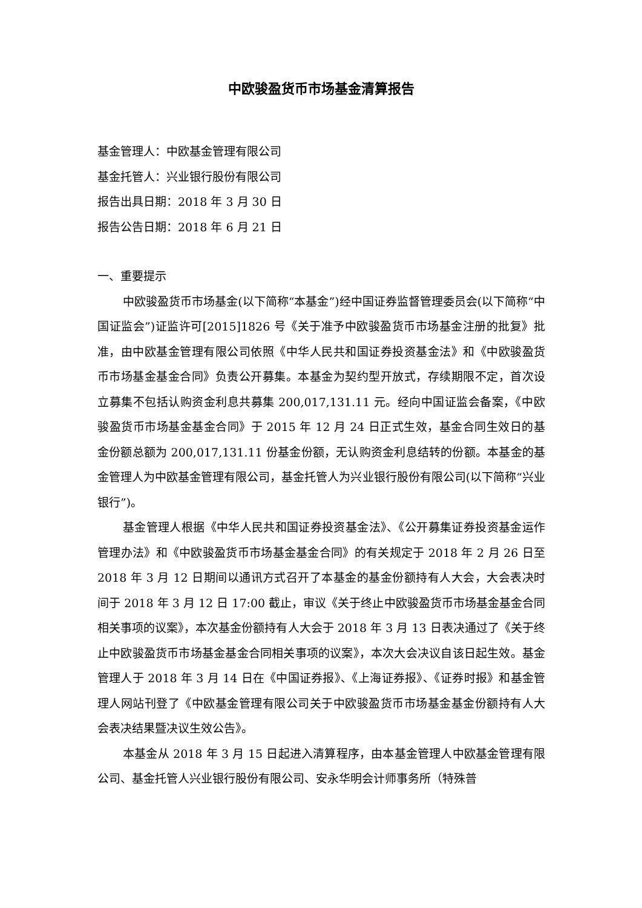中欧骏盈货币市场基金清算报告
基金管理人：中欧基金管理有限公司
基金托管人：兴业银行股份有限公司
报告出具日期：2018 年 3 月 30 日
报告公告日期：2018 年 6 月 21 日
一、重要提示
中欧骏盈货币市场基金(以下简称“本基金”)经中国证券监督管理委员会(以下简称“中国证监会”)证监许可[2015]1826 号《关于准予中欧骏盈货币市场基金注册的批复》批准，由中欧基金管理有限公司依照《中华人民共和国证券投资基金法》和《中欧骏盈货币市场基金基金合同》负责公开募集。本基金为契约型开放式，存续期限不定，首次设立募集不包括认购资金利息共募集 200,017,131.11 元。经向中国证监会备案，《中欧骏盈货币市场基金基金合同》于 2015 年 12 月 24 日正式生效，基金合同生效日的基金份额总额为 200,017,131.11 份基金份额，无认购资金利息结转的份额。本基金的基金管理人为中欧基金管理有限公司，基金托管人为兴业银行股份有限公司(以下简称“兴业银行”)。
基金管理人根据《中华人民共和国证券投资基金法》、《公开募集证券投资基金运作管理办法》和《中欧骏盈货币市场基金基金合同》的有关规定于 2018 年 2 月 26 日至 2018 年 3 月 12 日期间以通讯方式召开了本基金的基金份额持有人大会，大会表决时间于 2018 年 3 月 12 日 17:00 截止，审议《关于终止中欧骏盈货币市场基金基金合同相关事项的议案》，本次基金份额持有人大会于 2018 年 3 月 13 日表决通过了《关于终止中欧骏盈货币市场基金基金合同相关事项的议案》，本次大会决议自该日起生效。基金管理人于 2018 年 3 月 14 日在《中国证券报》、《上海证券报》、《证券时报》和基金管理人网站刊登了《中欧基金管理有限公司关于中欧骏盈货币市场基金基金份额持有人大会表决结果暨决议生效公告》。
本基金从 2018 年 3 月 15 日起进入清算程序，由本基金管理人中欧基金管理有限公司、基金托管人兴业银行股份有限公司、安永华明会计师事务所（特殊普